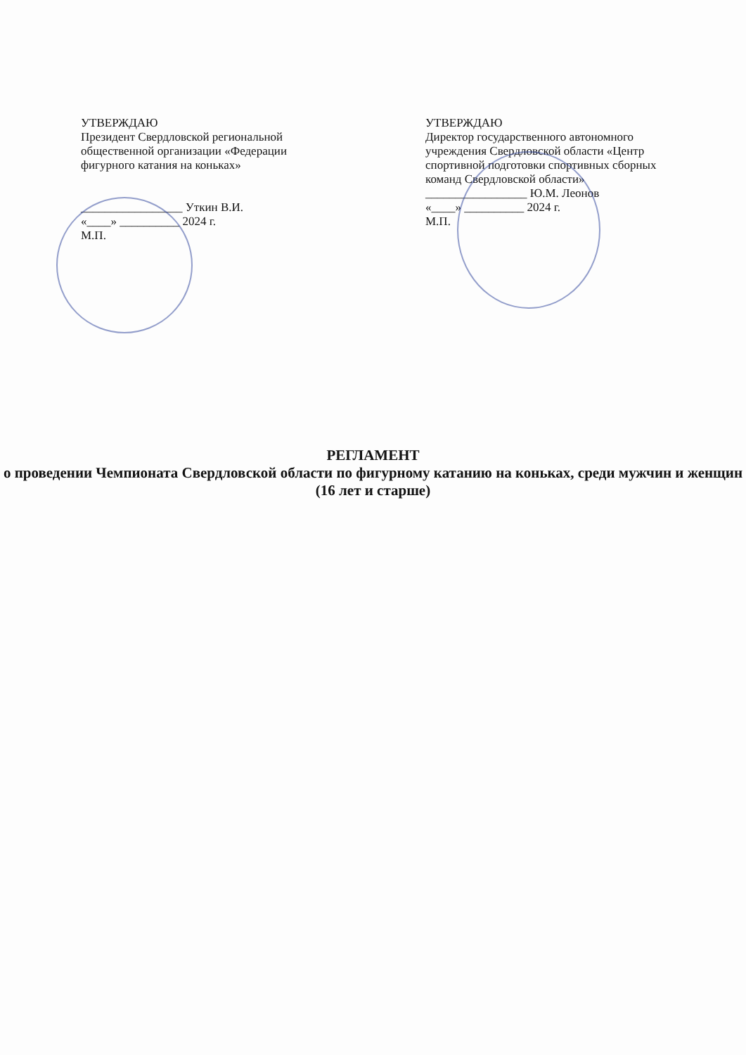УТВЕРЖДАЮ
Президент Свердловской региональной общественной организации «Федерации фигурного катания на коньках»
_________________ Уткин В.И.
«____» __________ 2024 г.
М.П.
УТВЕРЖДАЮ
Директор государственного автономного учреждения Свердловской области «Центр спортивной подготовки спортивных сборных команд Свердловской области»
_________________ Ю.М. Леонов
«____» __________ 2024 г.
М.П.
РЕГЛАМЕНТ
о проведении Чемпионата Свердловской области по фигурному катанию на коньках, среди мужчин и женщин (16 лет и старше)